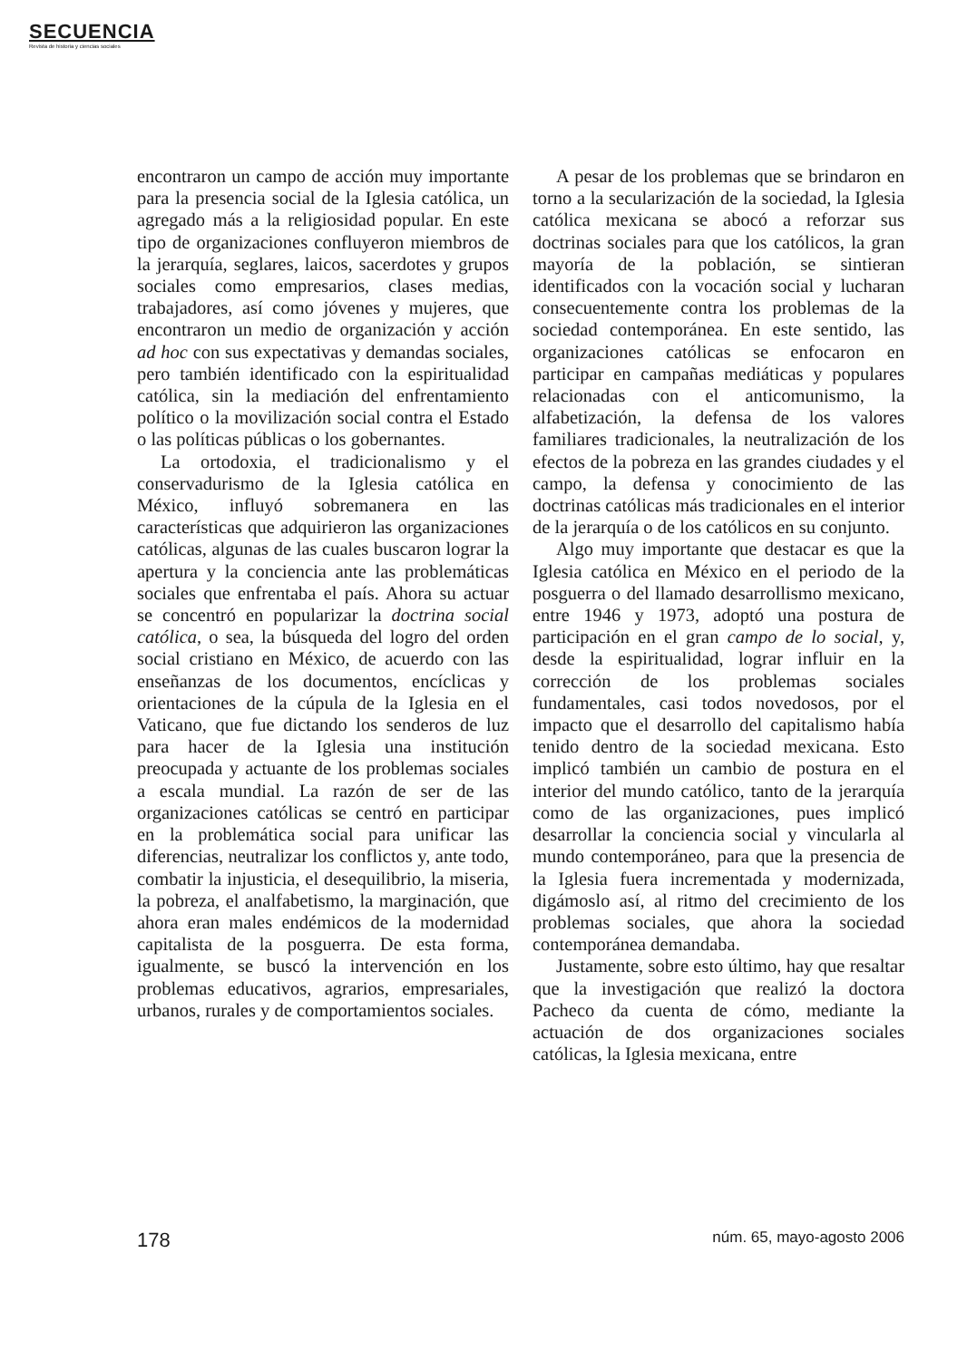SECUENCIA
Revista de historia y ciencias sociales
encontraron un campo de acción muy importante para la presencia social de la Iglesia católica, un agregado más a la religiosidad popular. En este tipo de organizaciones confluyeron miembros de la jerarquía, seglares, laicos, sacerdotes y grupos sociales como empresarios, clases medias, trabajadores, así como jóvenes y mujeres, que encontraron un medio de organización y acción ad hoc con sus expectativas y demandas sociales, pero también identificado con la espiritualidad católica, sin la mediación del enfrentamiento político o la movilización social contra el Estado o las políticas públicas o los gobernantes.
La ortodoxia, el tradicionalismo y el conservadurismo de la Iglesia católica en México, influyó sobremanera en las características que adquirieron las organizaciones católicas, algunas de las cuales buscaron lograr la apertura y la conciencia ante las problemáticas sociales que enfrentaba el país. Ahora su actuar se concentró en popularizar la doctrina social católica, o sea, la búsqueda del logro del orden social cristiano en México, de acuerdo con las enseñanzas de los documentos, encíclicas y orientaciones de la cúpula de la Iglesia en el Vaticano, que fue dictando los senderos de luz para hacer de la Iglesia una institución preocupada y actuante de los problemas sociales a escala mundial. La razón de ser de las organizaciones católicas se centró en participar en la problemática social para unificar las diferencias, neutralizar los conflictos y, ante todo, combatir la injusticia, el desequilibrio, la miseria, la pobreza, el analfabetismo, la marginación, que ahora eran males endémicos de la modernidad capitalista de la posguerra. De esta forma, igualmente, se buscó la intervención en los problemas educativos, agrarios, empresariales, urbanos, rurales y de comportamientos sociales.
A pesar de los problemas que se brindaron en torno a la secularización de la sociedad, la Iglesia católica mexicana se abocó a reforzar sus doctrinas sociales para que los católicos, la gran mayoría de la población, se sintieran identificados con la vocación social y lucharan consecuentemente contra los problemas de la sociedad contemporánea. En este sentido, las organizaciones católicas se enfocaron en participar en campañas mediáticas y populares relacionadas con el anticomunismo, la alfabetización, la defensa de los valores familiares tradicionales, la neutralización de los efectos de la pobreza en las grandes ciudades y el campo, la defensa y conocimiento de las doctrinas católicas más tradicionales en el interior de la jerarquía o de los católicos en su conjunto.
Algo muy importante que destacar es que la Iglesia católica en México en el periodo de la posguerra o del llamado desarrollismo mexicano, entre 1946 y 1973, adoptó una postura de participación en el gran campo de lo social, y, desde la espiritualidad, lograr influir en la corrección de los problemas sociales fundamentales, casi todos novedosos, por el impacto que el desarrollo del capitalismo había tenido dentro de la sociedad mexicana. Esto implicó también un cambio de postura en el interior del mundo católico, tanto de la jerarquía como de las organizaciones, pues implicó desarrollar la conciencia social y vincularla al mundo contemporáneo, para que la presencia de la Iglesia fuera incrementada y modernizada, digámoslo así, al ritmo del crecimiento de los problemas sociales, que ahora la sociedad contemporánea demandaba.
Justamente, sobre esto último, hay que resaltar que la investigación que realizó la doctora Pacheco da cuenta de cómo, mediante la actuación de dos organizaciones sociales católicas, la Iglesia mexicana, entre
178 núm. 65, mayo-agosto 2006